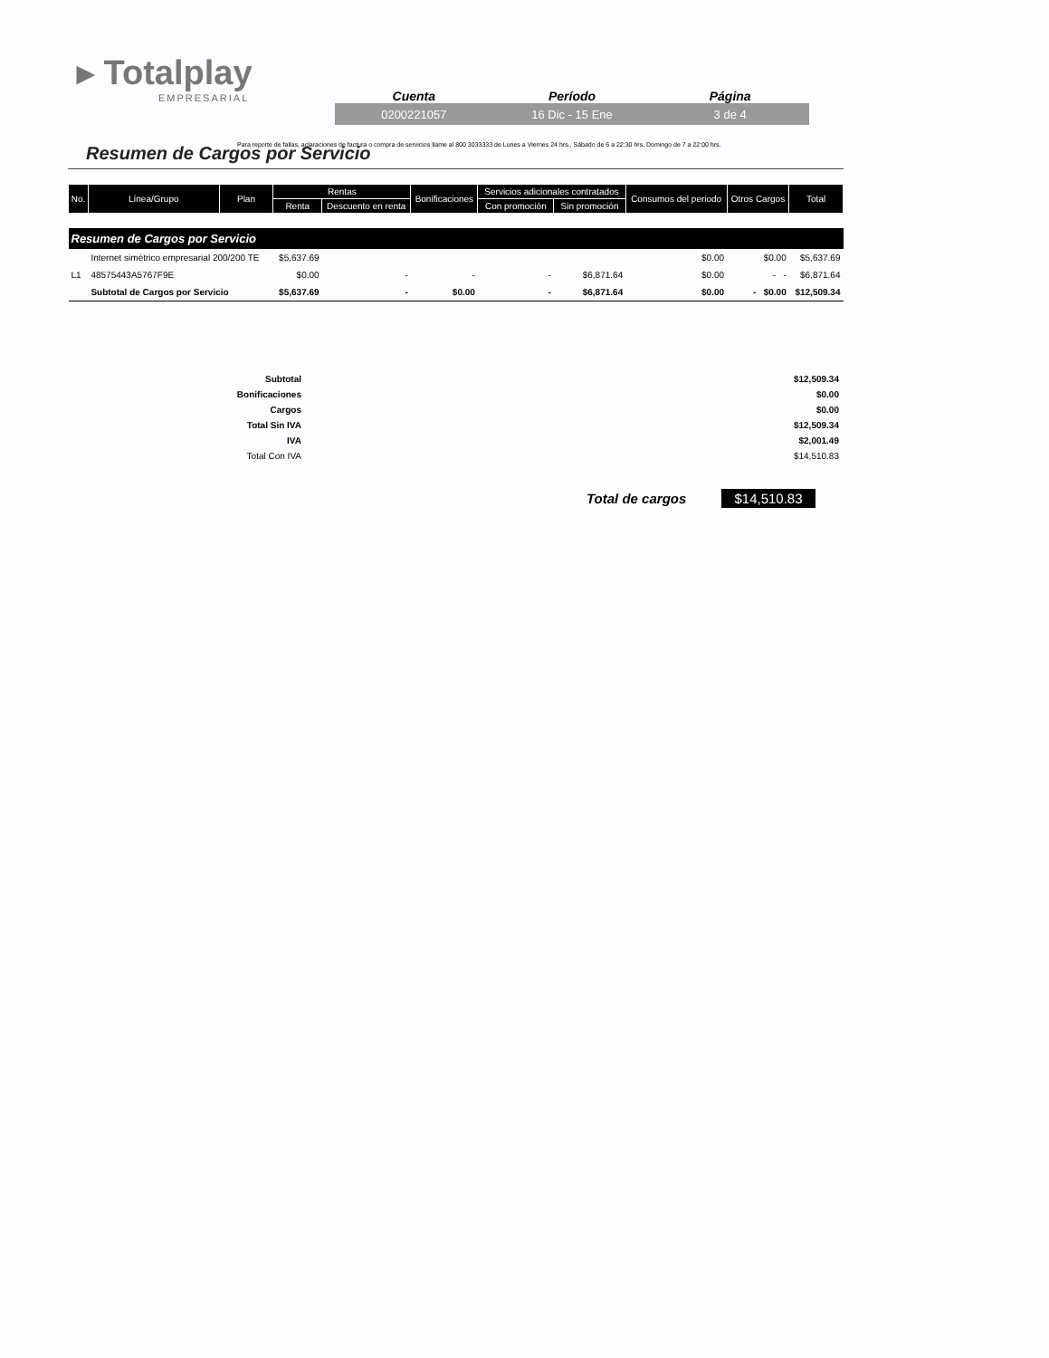▸ Totalplay
EMPRESARIAL
Cuenta Período Página
0200221057 16 Dic - 15 Ene 3 de 4
Para reporte de fallas, aclaraciones de factura o compra de servicios llame al 800 3033333 de Lunes a Viernes 24 hrs., Sábado de 6 a 22:30 hrs, Domingo de 7 a 22:00 hrs.
Resumen de Cargos por Servicio
| No. | Línea/Grupo | Plan | Rentas | | Bonificaciones | Servicios adicionales contratados | | Consumos del periodo | Otros Cargos | Total |
| --- | --- | --- | --- | --- | --- | --- | --- | --- | --- | --- |
| | | | Renta | Descuento en renta | | Con promoción | Sin promoción | | | |
| Resumen de Cargos por Servicio | | | | | | | | | | |
| | Internet simétrico empresarial 200/200 TE | | $5,637.69 | | | | | $0.00 | $0.00 | $5,637.69 |
| L1 | 48575443A5767F9E | | $0.00 | - | - | - | $6,871.64 | $0.00 | - - | $6,871.64 |
| | Subtotal de Cargos por Servicio | | $5,637.69 | - | $0.00 | - | $6,871.64 | $0.00 | - $0.00 | $12,509.34 |
| Subtotal | $12,509.34 |
| Bonificaciones | $0.00 |
| Cargos | $0.00 |
| Total Sin IVA | $12,509.34 |
| IVA | $2,001.49 |
| Total Con IVA | $14,510.83 |
Total de cargos $14,510.83